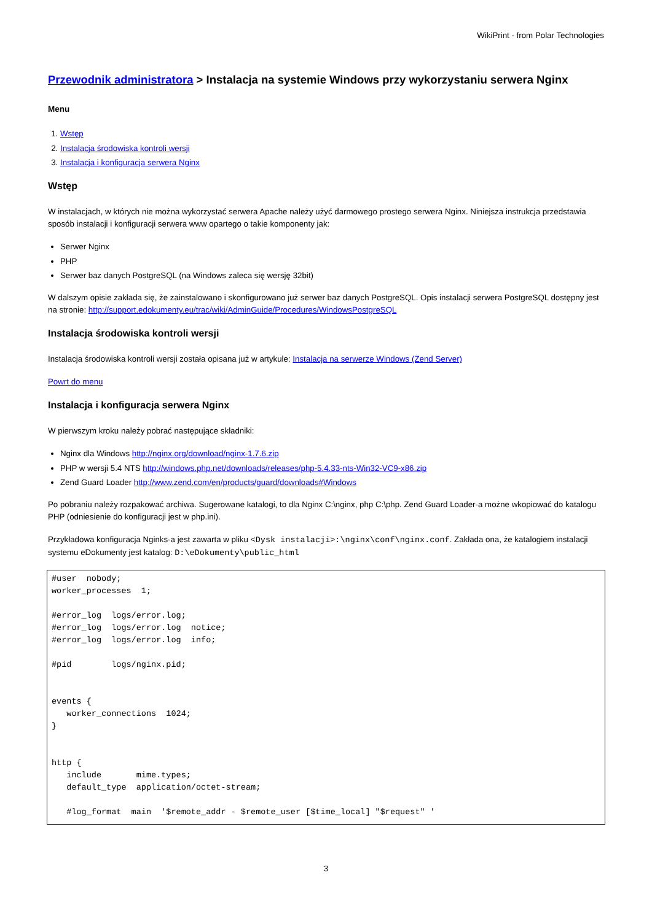WikiPrint - from Polar Technologies
Przewodnik administratora > Instalacja na systemie Windows przy wykorzystaniu serwera Nginx
Menu
1. Wstęp
2. Instalacja środowiska kontroli wersji
3. Instalacja i konfiguracja serwera Nginx
Wstęp
W instalacjach, w których nie można wykorzystać serwera Apache należy użyć darmowego prostego serwera Nginx. Niniejsza instrukcja przedstawia sposób instalacji i konfiguracji serwera www opartego o takie komponenty jak:
Serwer Nginx
PHP
Serwer baz danych PostgreSQL (na Windows zaleca się wersję 32bit)
W dalszym opisie zakłada się, że zainstalowano i skonfigurowano już serwer baz danych PostgreSQL. Opis instalacji serwera PostgreSQL dostępny jest na stronie: http://support.edokumenty.eu/trac/wiki/AdminGuide/Procedures/WindowsPostgreSQL
Instalacja środowiska kontroli wersji
Instalacja środowiska kontroli wersji została opisana już w artykule: Instalacja na serwerze Windows (Zend Server)
Powrt do menu
Instalacja i konfiguracja serwera Nginx
W pierwszym kroku należy pobrać następujące składniki:
Nginx dla Windows http://nginx.org/download/nginx-1.7.6.zip
PHP w wersji 5.4 NTS http://windows.php.net/downloads/releases/php-5.4.33-nts-Win32-VC9-x86.zip
Zend Guard Loader http://www.zend.com/en/products/guard/downloads#Windows
Po pobraniu należy rozpakować archiwa. Sugerowane katalogi, to dla Nginx C:\nginx, php C:\php. Zend Guard Loader-a możne wkopiować do katalogu PHP (odniesienie do konfiguracji jest w php.ini).
Przykładowa konfiguracja Nginks-a jest zawarta w pliku <Dysk instalacji>:\nginx\conf\nginx.conf. Zakłada ona, że katalogiem instalacji systemu eDokumenty jest katalog: D:\eDokumenty\public_html
#user  nobody;
worker_processes  1;

#error_log  logs/error.log;
#error_log  logs/error.log  notice;
#error_log  logs/error.log  info;

#pid        logs/nginx.pid;


events {
   worker_connections  1024;
}


http {
   include       mime.types;
   default_type  application/octet-stream;

   #log_format  main  '$remote_addr - $remote_user [$time_local] "$request" '
3